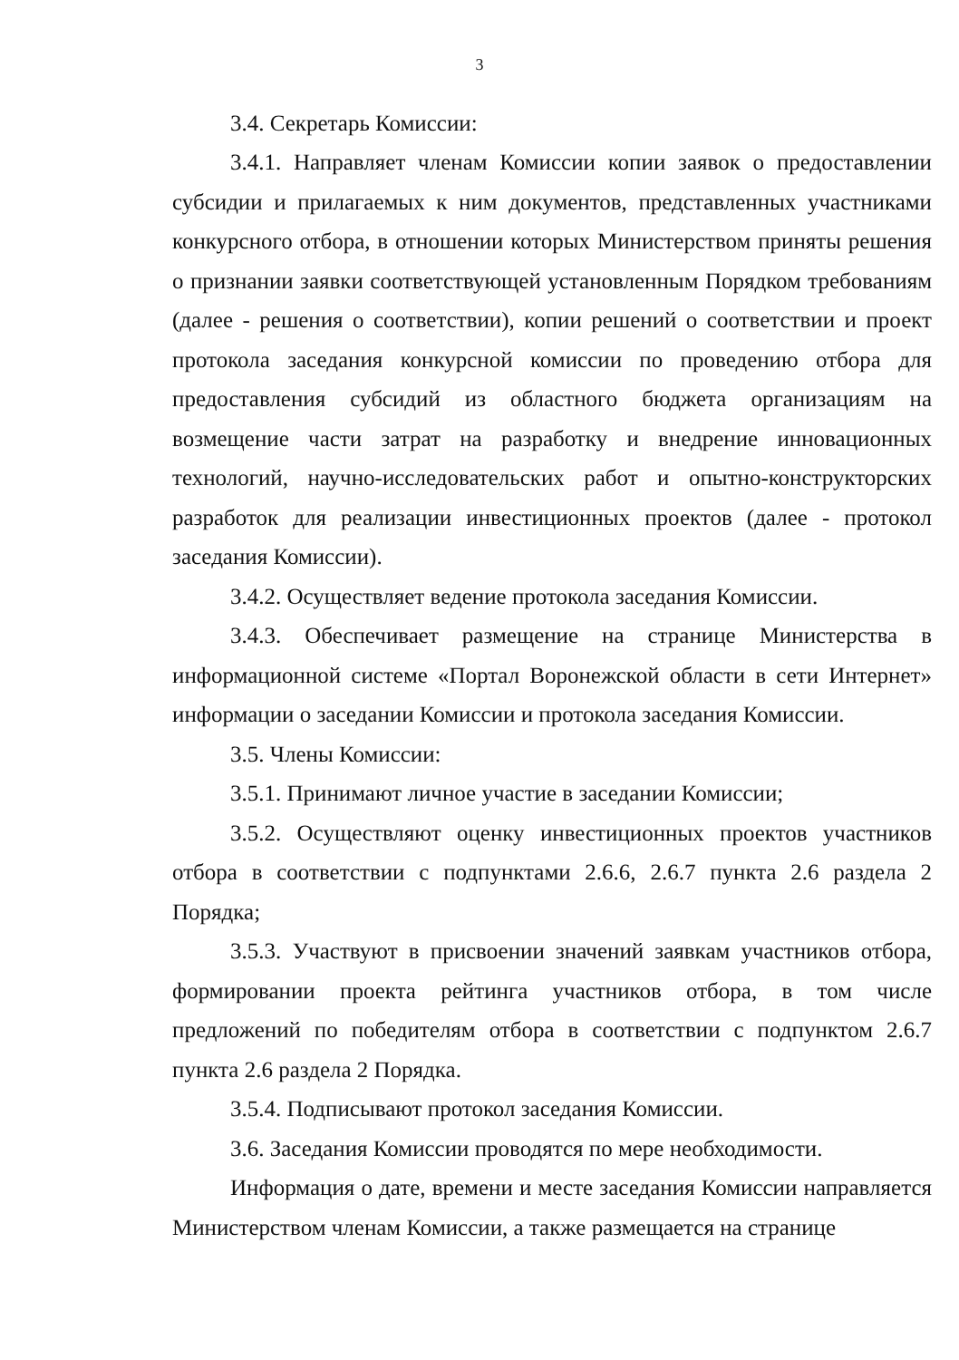3
3.4. Секретарь Комиссии:
3.4.1. Направляет членам Комиссии копии заявок о предоставлении субсидии и прилагаемых к ним документов, представленных участниками конкурсного отбора, в отношении которых Министерством приняты решения о признании заявки соответствующей установленным Порядком требованиям (далее - решения о соответствии), копии решений о соответствии и проект протокола заседания конкурсной комиссии по проведению отбора для предоставления субсидий из областного бюджета организациям на возмещение части затрат на разработку и внедрение инновационных технологий, научно-исследовательских работ и опытно-конструкторских разработок для реализации инвестиционных проектов (далее - протокол заседания Комиссии).
3.4.2. Осуществляет ведение протокола заседания Комиссии.
3.4.3. Обеспечивает размещение на странице Министерства в информационной системе «Портал Воронежской области в сети Интернет» информации о заседании Комиссии и протокола заседания Комиссии.
3.5. Члены Комиссии:
3.5.1. Принимают личное участие в заседании Комиссии;
3.5.2. Осуществляют оценку инвестиционных проектов участников отбора в соответствии с подпунктами 2.6.6, 2.6.7 пункта 2.6 раздела 2 Порядка;
3.5.3. Участвуют в присвоении значений заявкам участников отбора, формировании проекта рейтинга участников отбора, в том числе предложений по победителям отбора в соответствии с подпунктом 2.6.7 пункта 2.6 раздела 2 Порядка.
3.5.4. Подписывают протокол заседания Комиссии.
3.6. Заседания Комиссии проводятся по мере необходимости.
Информация о дате, времени и месте заседания Комиссии направляется Министерством членам Комиссии, а также размещается на странице